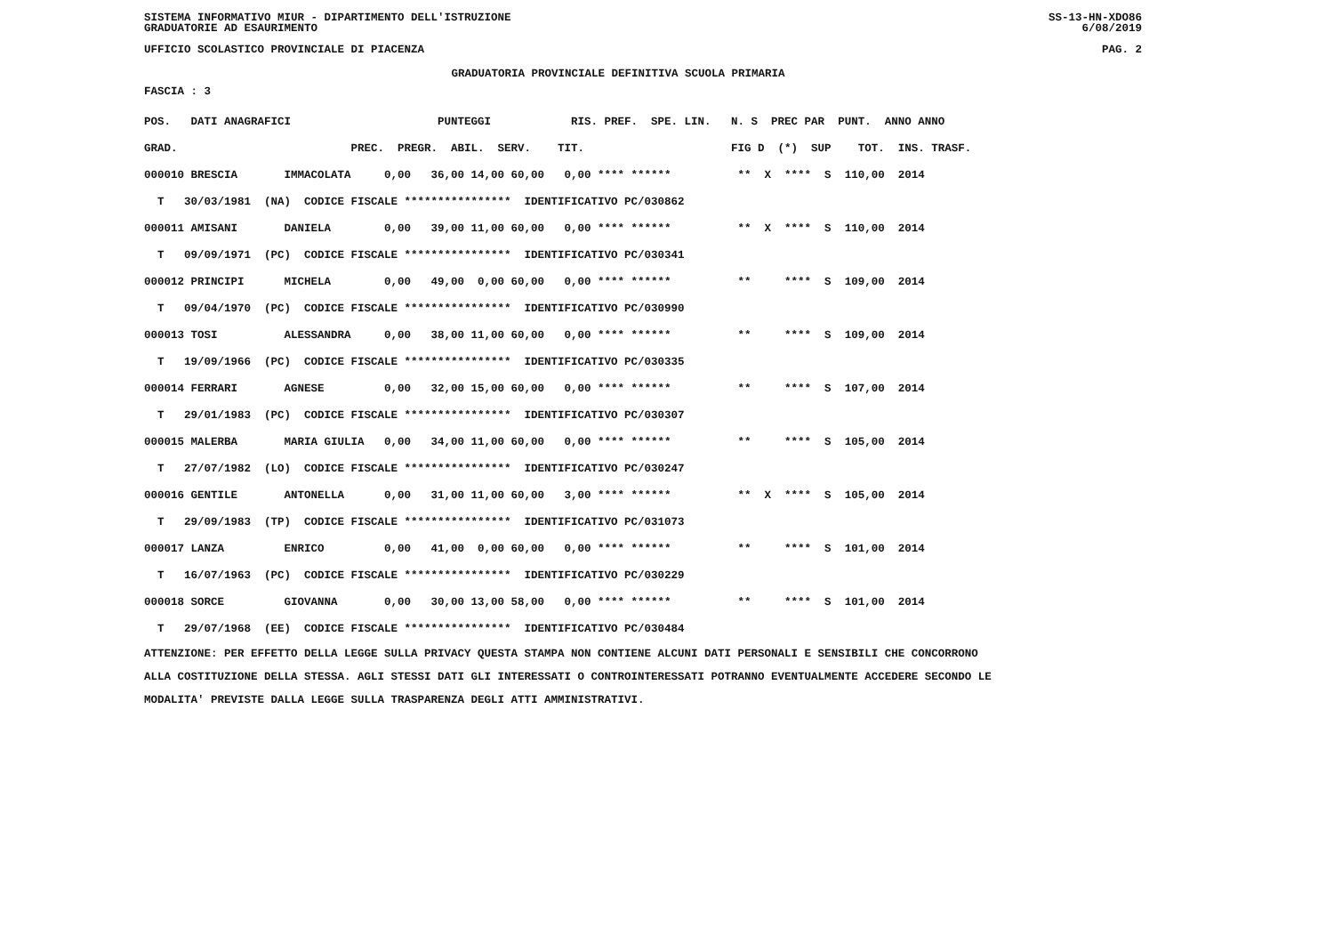SISTEMA INFORMATIVO MIUR - DIPARTIMENTO DELL'ISTRUZIONE
GRADUATORIE AD ESAURIMENTO SS-13-HN-XDO86
6/08/2019
UFFICIO SCOLASTICO PROVINCIALE DI PIACENZA PAG. 2
GRADUATORIA PROVINCIALE DEFINITIVA SCUOLA PRIMARIA
FASCIA : 3
| POS. DATI ANAGRAFICI PUNTEGGI RIS. PREF. SPE. LIN. N. S PREC PAR PUNT. ANNO ANNO |
| --- |
| GRAD. PREC. PREGR. ABIL. SERV. TIT. FIG D (*) SUP TOT. INS. TRASF. |
| 000010 BRESCIA IMMACOLATA 0,00 36,00 14,00 60,00 0,00 **** ****** ** X **** S 110,00 2014 |
| T 30/03/1981 (NA) CODICE FISCALE **************** IDENTIFICATIVO PC/030862 |
| 000011 AMISANI DANIELA 0,00 39,00 11,00 60,00 0,00 **** ****** ** X **** S 110,00 2014 |
| T 09/09/1971 (PC) CODICE FISCALE **************** IDENTIFICATIVO PC/030341 |
| 000012 PRINCIPI MICHELA 0,00 49,00 0,00 60,00 0,00 **** ****** ** **** S 109,00 2014 |
| T 09/04/1970 (PC) CODICE FISCALE **************** IDENTIFICATIVO PC/030990 |
| 000013 TOSI ALESSANDRA 0,00 38,00 11,00 60,00 0,00 **** ****** ** **** S 109,00 2014 |
| T 19/09/1966 (PC) CODICE FISCALE **************** IDENTIFICATIVO PC/030335 |
| 000014 FERRARI AGNESE 0,00 32,00 15,00 60,00 0,00 **** ****** ** **** S 107,00 2014 |
| T 29/01/1983 (PC) CODICE FISCALE **************** IDENTIFICATIVO PC/030307 |
| 000015 MALERBA MARIA GIULIA 0,00 34,00 11,00 60,00 0,00 **** ****** ** **** S 105,00 2014 |
| T 27/07/1982 (LO) CODICE FISCALE **************** IDENTIFICATIVO PC/030247 |
| 000016 GENTILE ANTONELLA 0,00 31,00 11,00 60,00 3,00 **** ****** ** X **** S 105,00 2014 |
| T 29/09/1983 (TP) CODICE FISCALE **************** IDENTIFICATIVO PC/031073 |
| 000017 LANZA ENRICO 0,00 41,00 0,00 60,00 0,00 **** ****** ** **** S 101,00 2014 |
| T 16/07/1963 (PC) CODICE FISCALE **************** IDENTIFICATIVO PC/030229 |
| 000018 SORCE GIOVANNA 0,00 30,00 13,00 58,00 0,00 **** ****** ** **** S 101,00 2014 |
| T 29/07/1968 (EE) CODICE FISCALE **************** IDENTIFICATIVO PC/030484 |
ATTENZIONE: PER EFFETTO DELLA LEGGE SULLA PRIVACY QUESTA STAMPA NON CONTIENE ALCUNI DATI PERSONALI E SENSIBILI CHE CONCORRONO
ALLA COSTITUZIONE DELLA STESSA. AGLI STESSI DATI GLI INTERESSATI O CONTROINTERESSATI POTRANNO EVENTUALMENTE ACCEDERE SECONDO LE
MODALITA' PREVISTE DALLA LEGGE SULLA TRASPARENZA DEGLI ATTI AMMINISTRATIVI.